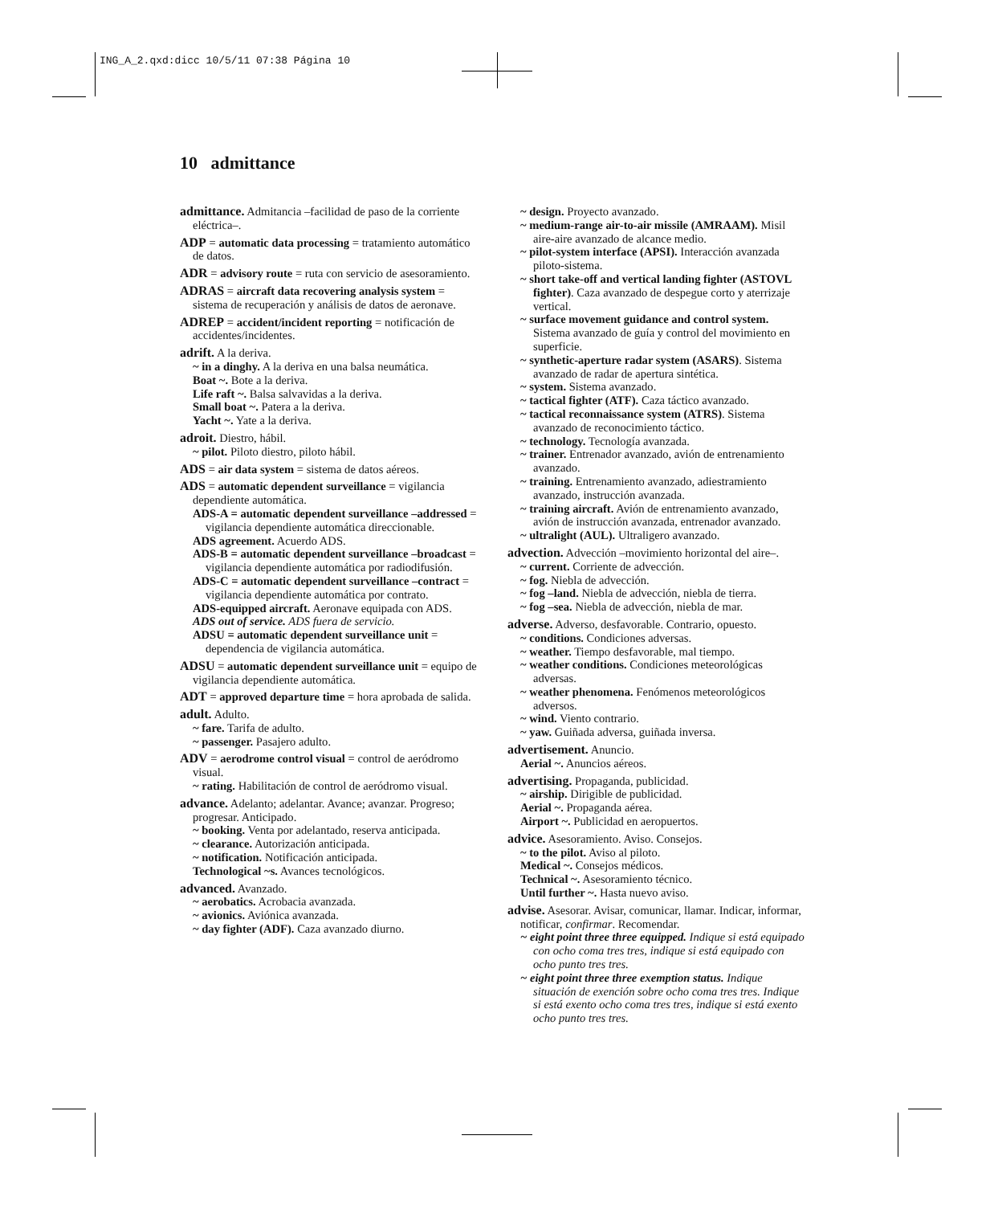ING_A_2.qxd:dicc 10/5/11 07:38 Página 10
10 admittance
admittance. Admitancia –facilidad de paso de la corriente eléctrica–.
ADP = automatic data processing = tratamiento automático de datos.
ADR = advisory route = ruta con servicio de asesoramiento.
ADRAS = aircraft data recovering analysis system = sistema de recuperación y análisis de datos de aeronave.
ADREP = accident/incident reporting = notificación de accidentes/incidentes.
adrift. A la deriva.
~ in a dinghy. A la deriva en una balsa neumática.
Boat ~. Bote a la deriva.
Life raft ~. Balsa salvavidas a la deriva.
Small boat ~. Patera a la deriva.
Yacht ~. Yate a la deriva.
adroit. Diestro, hábil.
~ pilot. Piloto diestro, piloto hábil.
ADS = air data system = sistema de datos aéreos.
ADS = automatic dependent surveillance = vigilancia dependiente automática.
ADS-A = automatic dependent surveillance –addressed = vigilancia dependiente automática direccionable.
ADS agreement. Acuerdo ADS.
ADS-B = automatic dependent surveillance –broadcast = vigilancia dependiente automática por radiodifusión.
ADS-C = automatic dependent surveillance –contract = vigilancia dependiente automática por contrato.
ADS-equipped aircraft. Aeronave equipada con ADS.
ADS out of service. ADS fuera de servicio.
ADSU = automatic dependent surveillance unit = dependencia de vigilancia automática.
ADSU = automatic dependent surveillance unit = equipo de vigilancia dependiente automática.
ADT = approved departure time = hora aprobada de salida.
adult. Adulto.
~ fare. Tarifa de adulto.
~ passenger. Pasajero adulto.
ADV = aerodrome control visual = control de aeródromo visual.
~ rating. Habilitación de control de aeródromo visual.
advance. Adelanto; adelantar. Avance; avanzar. Progreso; progresar. Anticipado.
~ booking. Venta por adelantado, reserva anticipada.
~ clearance. Autorización anticipada.
~ notification. Notificación anticipada.
Technological ~s. Avances tecnológicos.
advanced. Avanzado.
~ aerobatics. Acrobacia avanzada.
~ avionics. Aviónica avanzada.
~ day fighter (ADF). Caza avanzado diurno.
~ design. Proyecto avanzado.
~ medium-range air-to-air missile (AMRAAM). Misil aire-aire avanzado de alcance medio.
~ pilot-system interface (APSI). Interacción avanzada piloto-sistema.
~ short take-off and vertical landing fighter (ASTOVL fighter). Caza avanzado de despegue corto y aterrizaje vertical.
~ surface movement guidance and control system. Sistema avanzado de guía y control del movimiento en superficie.
~ synthetic-aperture radar system (ASARS). Sistema avanzado de radar de apertura sintética.
~ system. Sistema avanzado.
~ tactical fighter (ATF). Caza táctico avanzado.
~ tactical reconnaissance system (ATRS). Sistema avanzado de reconocimiento táctico.
~ technology. Tecnología avanzada.
~ trainer. Entrenador avanzado, avión de entrenamiento avanzado.
~ training. Entrenamiento avanzado, adiestramiento avanzado, instrucción avanzada.
~ training aircraft. Avión de entrenamiento avanzado, avión de instrucción avanzada, entrenador avanzado.
~ ultralight (AUL). Ultraligero avanzado.
advection. Advección –movimiento horizontal del aire–.
~ current. Corriente de advección.
~ fog. Niebla de advección.
~ fog –land. Niebla de advección, niebla de tierra.
~ fog –sea. Niebla de advección, niebla de mar.
adverse. Adverso, desfavorable. Contrario, opuesto.
~ conditions. Condiciones adversas.
~ weather. Tiempo desfavorable, mal tiempo.
~ weather conditions. Condiciones meteorológicas adversas.
~ weather phenomena. Fenómenos meteorológicos adversos.
~ wind. Viento contrario.
~ yaw. Guiñada adversa, guiñada inversa.
advertisement. Anuncio.
Aerial ~. Anuncios aéreos.
advertising. Propaganda, publicidad.
~ airship. Dirigible de publicidad.
Aerial ~. Propaganda aérea.
Airport ~. Publicidad en aeropuertos.
advice. Asesoramiento. Aviso. Consejos.
~ to the pilot. Aviso al piloto.
Medical ~. Consejos médicos.
Technical ~. Asesoramiento técnico.
Until further ~. Hasta nuevo aviso.
advise. Asesorar. Avisar, comunicar, llamar. Indicar, informar, notificar, confirmar. Recomendar.
~ eight point three three equipped. Indique si está equipado con ocho coma tres tres, indique si está equipado con ocho punto tres tres.
~ eight point three three exemption status. Indique situación de exención sobre ocho coma tres tres. Indique si está exento ocho coma tres tres, indique si está exento ocho punto tres tres.